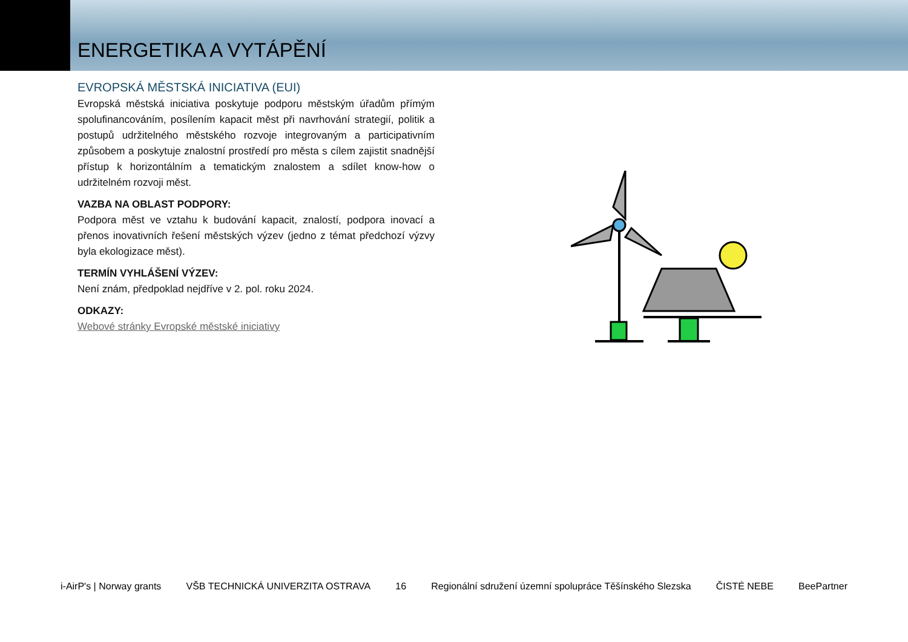ENERGETIKA A VYTÁPĚNÍ
EVROPSKÁ MĚSTSKÁ INICIATIVA (EUI)
Evropská městská iniciativa poskytuje podporu městským úřadům přímým spolufinancováním, posílením kapacit měst při navrhování strategií, politik a postupů udržitelného městského rozvoje integrovaným a participativním způsobem a poskytuje znalostní prostředí pro města s cílem zajistit snadnější přístup k horizontálním a tematickým znalostem a sdílet know-how o udržitelném rozvoji měst.
VAZBA NA OBLAST PODPORY:
Podpora měst ve vztahu k budování kapacit, znalostí, podpora inovací a přenos inovativních řešení městských výzev (jedno z témat předchozí výzvy byla ekologizace měst).
TERMÍN VYHLÁŠENÍ VÝZEV:
Není znám, předpoklad nejdříve v 2. pol. roku 2024.
ODKAZY:
Webové stránky Evropské městské iniciativy
i-AirP's | Norway grants VŠB TECHNICKÁ UNIVERZITA OSTRAVA 16 Regionální sdružení územní spolupráce Těšínského Slezska ČISTÉ NEBE BeePartner